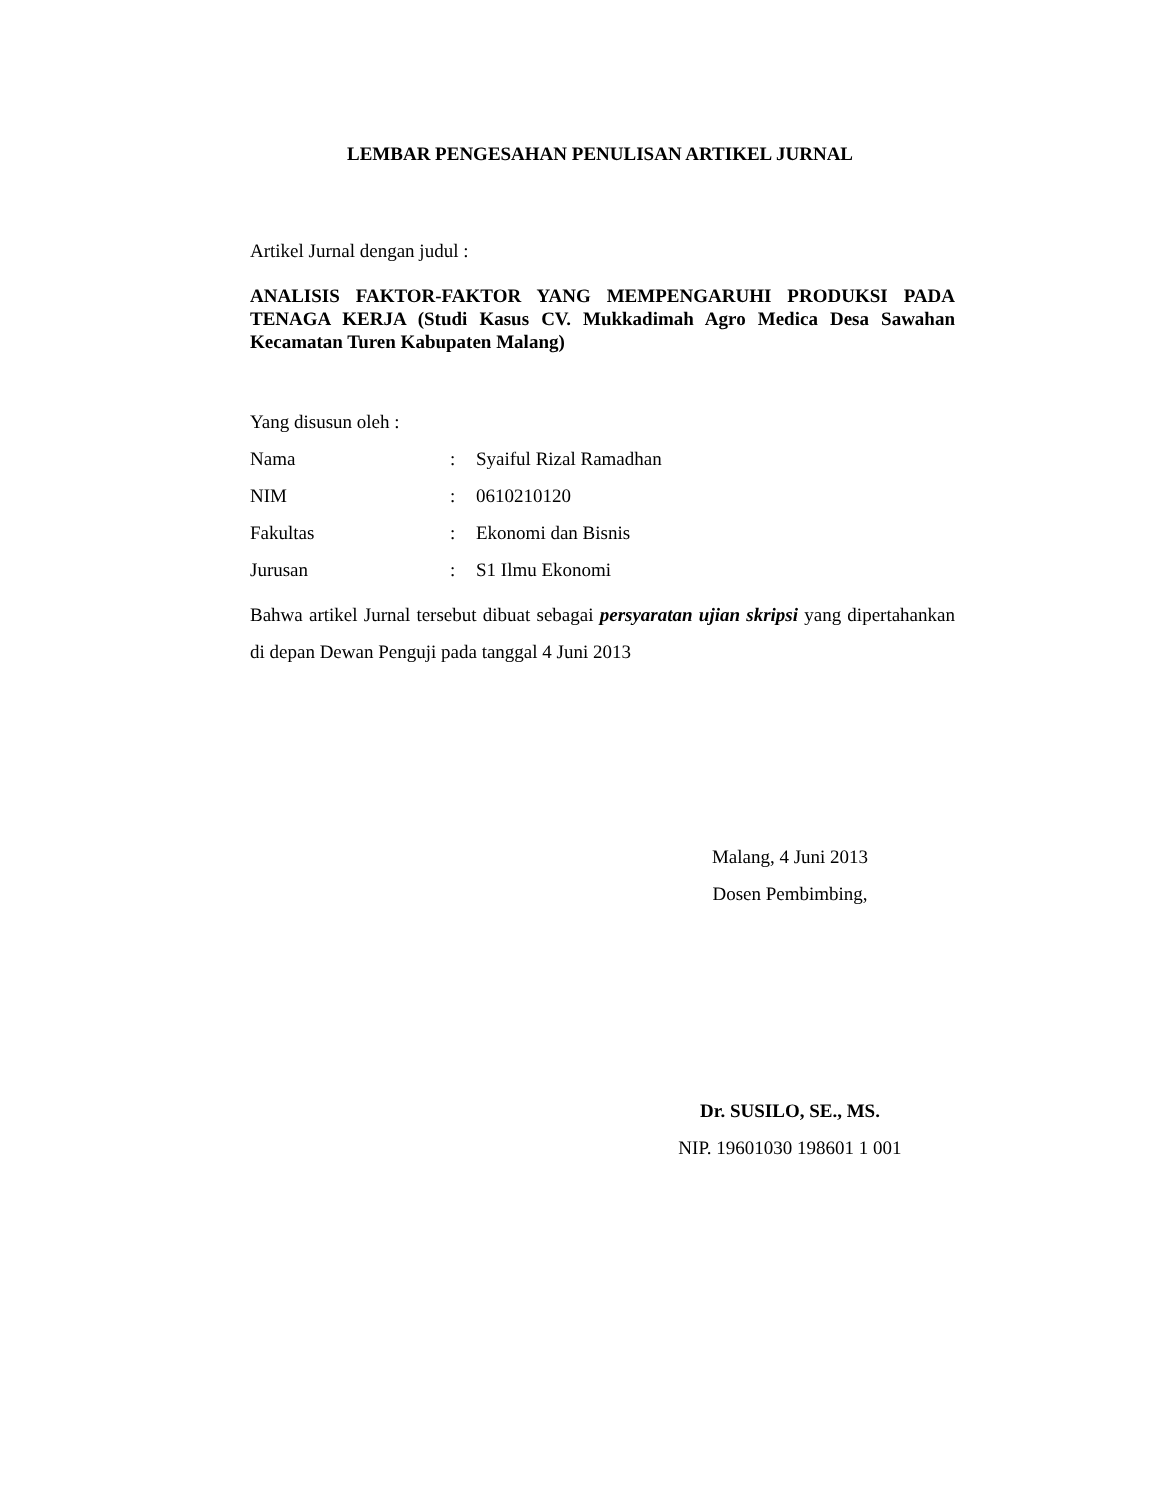LEMBAR PENGESAHAN PENULISAN ARTIKEL JURNAL
Artikel Jurnal dengan judul :
ANALISIS FAKTOR-FAKTOR YANG MEMPENGARUHI PRODUKSI PADA TENAGA KERJA (Studi Kasus CV. Mukkadimah Agro Medica Desa Sawahan Kecamatan Turen Kabupaten Malang)
Yang disusun oleh :
| Nama | : | Syaiful Rizal Ramadhan |
| NIM | : | 0610210120 |
| Fakultas | : | Ekonomi dan Bisnis |
| Jurusan | : | S1 Ilmu Ekonomi |
Bahwa artikel Jurnal tersebut dibuat sebagai persyaratan ujian skripsi yang dipertahankan di depan Dewan Penguji pada tanggal 4 Juni 2013
Malang, 4 Juni 2013
Dosen Pembimbing,
Dr. SUSILO, SE., MS.
NIP. 19601030 198601 1 001